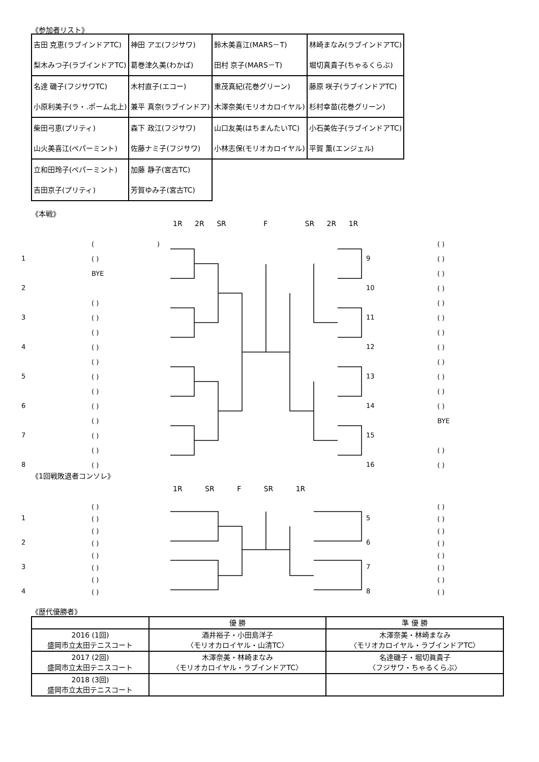《参加者リスト》
| 吉田 克恵(ラブインドアTC) 梨木みつ子(ラブインドアTC) | 神田 アエ(フジサワ) 葛巻津久美(わかば) | 鈴木美喜江(MARS－T) 田村 京子(MARS－T) | 林崎まなみ(ラブインドアTC) 堀切真貴子(ちゃるくらぶ) |
| 名達 磯子(フジサワTC) 小原利美子(ラ・.ポーム北上) | 木村直子(エコー) 兼平 真奈(ラブインドア) | 重茂真紀(花巻グリーン) 木澤奈美(モリオカロイヤル) | 藤原 咲子(ラブインドアTC) 杉村幸苗(花巻グリーン) |
| 柴田弓恵(プリティ) 山火美喜江(ペパーミント) | 森下 政江(フジサワ) 佐藤ナミ子(フジサワ) | 山口友美(はちまんたいTC) 小林志保(モリオカロイヤル) | 小石美佐子(ラブインドアTC) 平賀 薫(エンジェル) |
| 立和田玲子(ペパーミント) 吉田京子(プリティ) | 加藤 静子(宮古TC) 芳賀ゆみ子(宮古TC) | | |
《本戦》
1R 2R SR F SR 2R 1R
1
2
3
4
5
6
7
8
( )
( )
BYE
( )
( )
( )
( )
( )
( )
( )
( )
( )
( )
( )
( )
9
10
11
12
13
14
15
16
( )
( )
( )
( )
( )
( )
( )
( )
( )
( )
( )
( )
BYE
( )
( )
《1回戦敗退者コンソレ》
1R SR F SR 1R
1
2
3
4
( )
( )
( )
( )
( )
( )
( )
( )
5
6
7
8
( )
( )
( )
( )
( )
( )
( )
( )
《歴代優勝者》
| | 優 勝 | 準 優 勝 |
| --- | --- | --- |
| 2016 (1回) 盛岡市立太田テニスコート | 酒井裕子・小田島洋子 〈モリオカロイヤル・山清TC〉 | 木澤奈美・林崎まなみ 〈モリオカロイヤル・ラブインドアTC〉 |
| 2017 (2回) 盛岡市立太田テニスコート | 木澤奈美・林崎まなみ 〈モリオカロイヤル・ラブインドアTC〉 | 名達磯子・堀切眞貴子 〈フジサワ・ちゃるくらぶ〉 |
| 2018 (3回) 盛岡市立太田テニスコート | | |